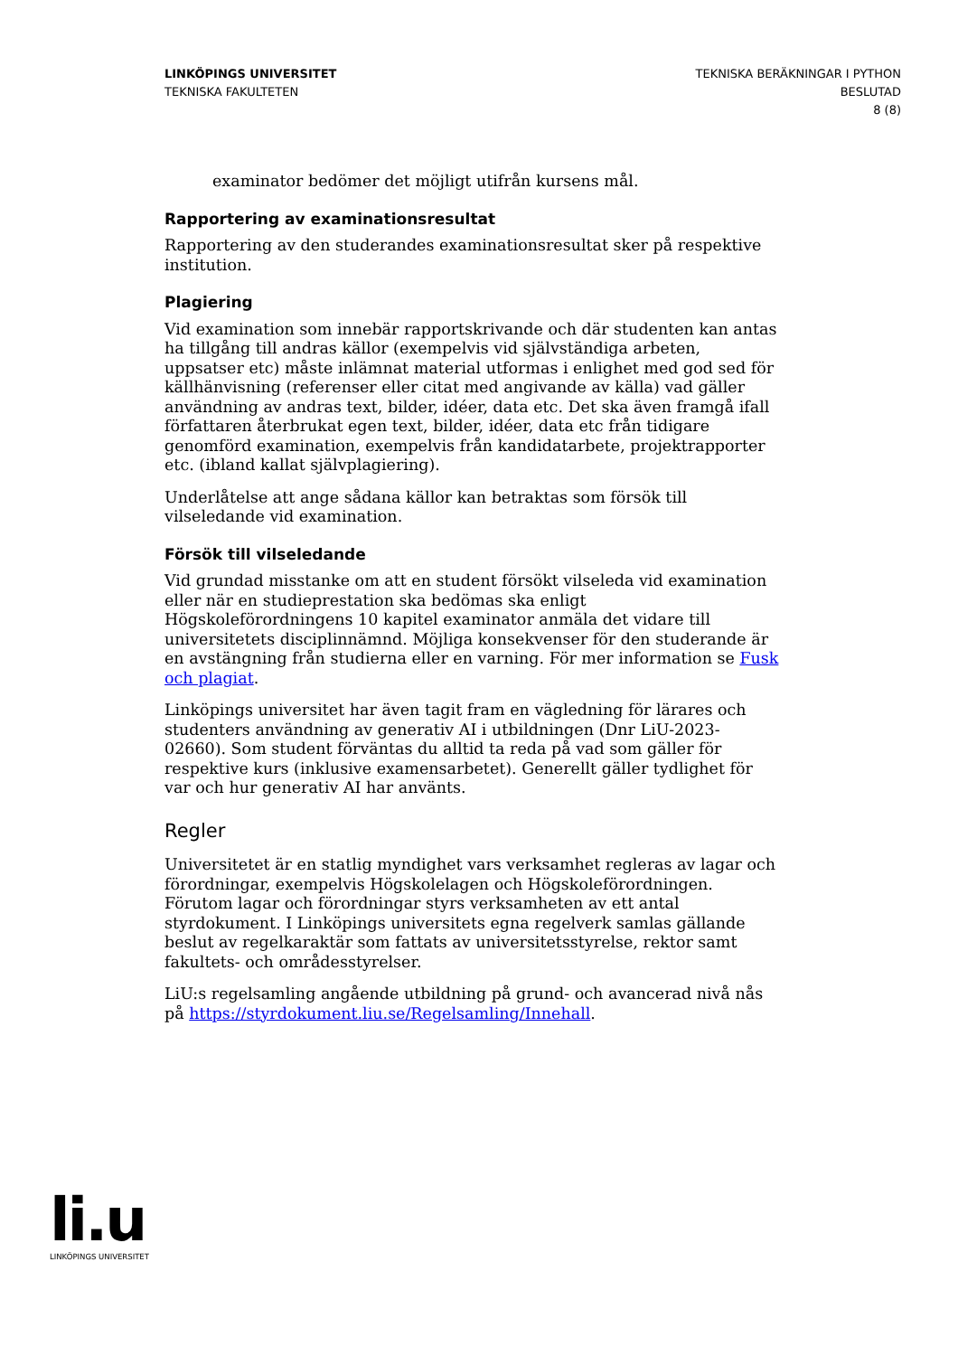LINKÖPINGS UNIVERSITET
TEKNISKA FAKULTETEN
TEKNISKA BERÄKNINGAR I PYTHON
BESLUTAD
8 (8)
examinator bedömer det möjligt utifrån kursens mål.
Rapportering av examinationsresultat
Rapportering av den studerandes examinationsresultat sker på respektive institution.
Plagiering
Vid examination som innebär rapportskrivande och där studenten kan antas ha tillgång till andras källor (exempelvis vid självständiga arbeten, uppsatser etc) måste inlämnat material utformas i enlighet med god sed för källhänvisning (referenser eller citat med angivande av källa) vad gäller användning av andras text, bilder, idéer, data etc. Det ska även framgå ifall författaren återbrukat egen text, bilder, idéer, data etc från tidigare genomförd examination, exempelvis från kandidatarbete, projektrapporter etc. (ibland kallat självplagiering).
Underlåtelse att ange sådana källor kan betraktas som försök till vilseledande vid examination.
Försök till vilseledande
Vid grundad misstanke om att en student försökt vilseleda vid examination eller när en studieprestation ska bedömas ska enligt Högskoleförordningens 10 kapitel examinator anmäla det vidare till universitetets disciplinnämnd. Möjliga konsekvenser för den studerande är en avstängning från studierna eller en varning. För mer information se Fusk och plagiat.
Linköpings universitet har även tagit fram en vägledning för lärares och studenters användning av generativ AI i utbildningen (Dnr LiU-2023-02660). Som student förväntas du alltid ta reda på vad som gäller för respektive kurs (inklusive examensarbetet). Generellt gäller tydlighet för var och hur generativ AI har använts.
Regler
Universitetet är en statlig myndighet vars verksamhet regleras av lagar och förordningar, exempelvis Högskolelagen och Högskoleförordningen. Förutom lagar och förordningar styrs verksamheten av ett antal styrdokument. I Linköpings universitets egna regelverk samlas gällande beslut av regelkaraktär som fattats av universitetsstyrelse, rektor samt fakultets- och områdesstyrelser.
LiU:s regelsamling angående utbildning på grund- och avancerad nivå nås på https://styrdokument.liu.se/Regelsamling/Innehall.
li.u
LINKÖPINGS UNIVERSITET